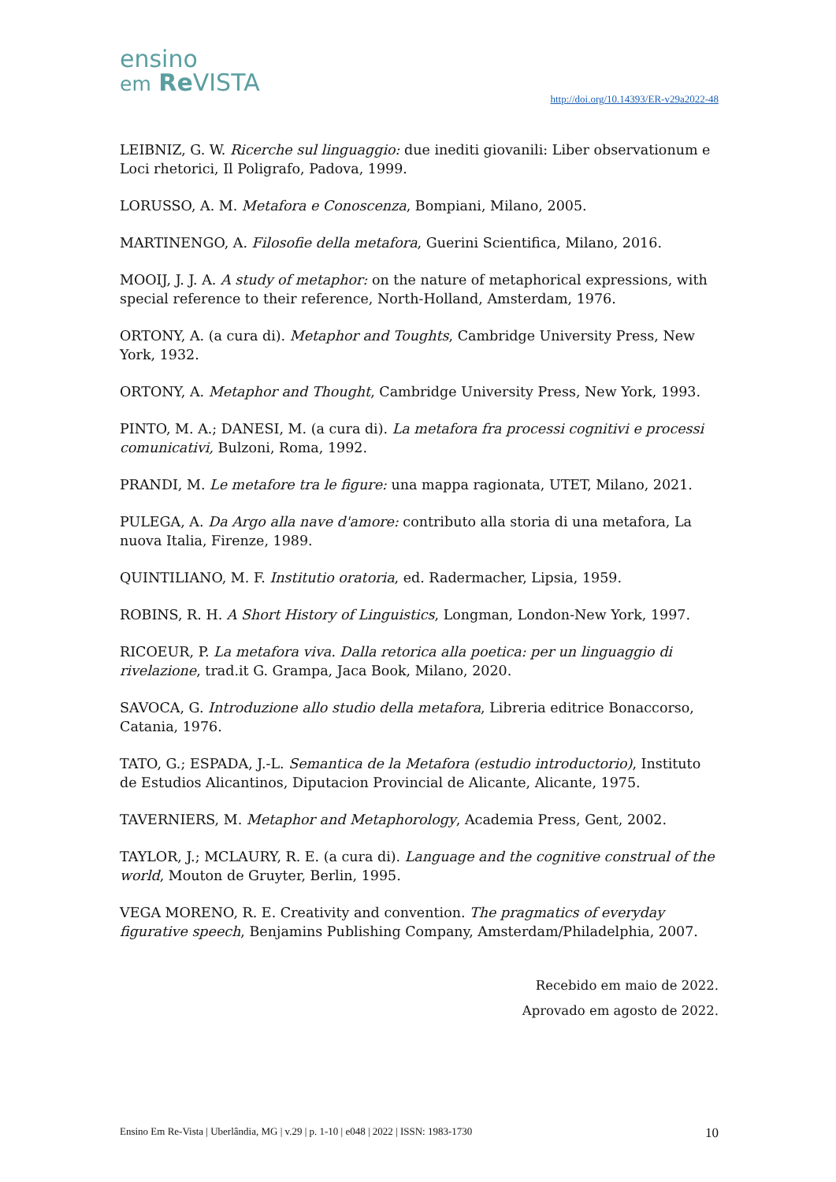ensino
em Re VISTA
http://doi.org/10.14393/ER-v29a2022-48
LEIBNIZ, G. W. Ricerche sul linguaggio: due inediti giovanili: Liber observationum e Loci rhetorici, Il Poligrafo, Padova, 1999.
LORUSSO, A. M. Metafora e Conoscenza, Bompiani, Milano, 2005.
MARTINENGO, A. Filosofie della metafora, Guerini Scientifica, Milano, 2016.
MOOIJ, J. J. A. A study of metaphor: on the nature of metaphorical expressions, with special reference to their reference, North-Holland, Amsterdam, 1976.
ORTONY, A. (a cura di). Metaphor and Toughts, Cambridge University Press, New York, 1932.
ORTONY, A. Metaphor and Thought, Cambridge University Press, New York, 1993.
PINTO, M. A.; DANESI, M. (a cura di). La metafora fra processi cognitivi e processi comunicativi, Bulzoni, Roma, 1992.
PRANDI, M. Le metafore tra le figure: una mappa ragionata, UTET, Milano, 2021.
PULEGA, A. Da Argo alla nave d'amore: contributo alla storia di una metafora, La nuova Italia, Firenze, 1989.
QUINTILIANO, M. F. Institutio oratoria, ed. Radermacher, Lipsia, 1959.
ROBINS, R. H. A Short History of Linguistics, Longman, London-New York, 1997.
RICOEUR, P. La metafora viva. Dalla retorica alla poetica: per un linguaggio di rivelazione, trad.it G. Grampa, Jaca Book, Milano, 2020.
SAVOCA, G. Introduzione allo studio della metafora, Libreria editrice Bonaccorso, Catania, 1976.
TATO, G.; ESPADA, J.-L. Semantica de la Metafora (estudio introductorio), Instituto de Estudios Alicantinos, Diputacion Provincial de Alicante, Alicante, 1975.
TAVERNIERS, M. Metaphor and Metaphorology, Academia Press, Gent, 2002.
TAYLOR, J.; MCLAURY, R. E. (a cura di). Language and the cognitive construal of the world, Mouton de Gruyter, Berlin, 1995.
VEGA MORENO, R. E. Creativity and convention. The pragmatics of everyday figurative speech, Benjamins Publishing Company, Amsterdam/Philadelphia, 2007.
Recebido em maio de 2022.
Aprovado em agosto de 2022.
Ensino Em Re-Vista | Uberlândia, MG | v.29 | p. 1-10 | e048 | 2022 | ISSN: 1983-1730 10